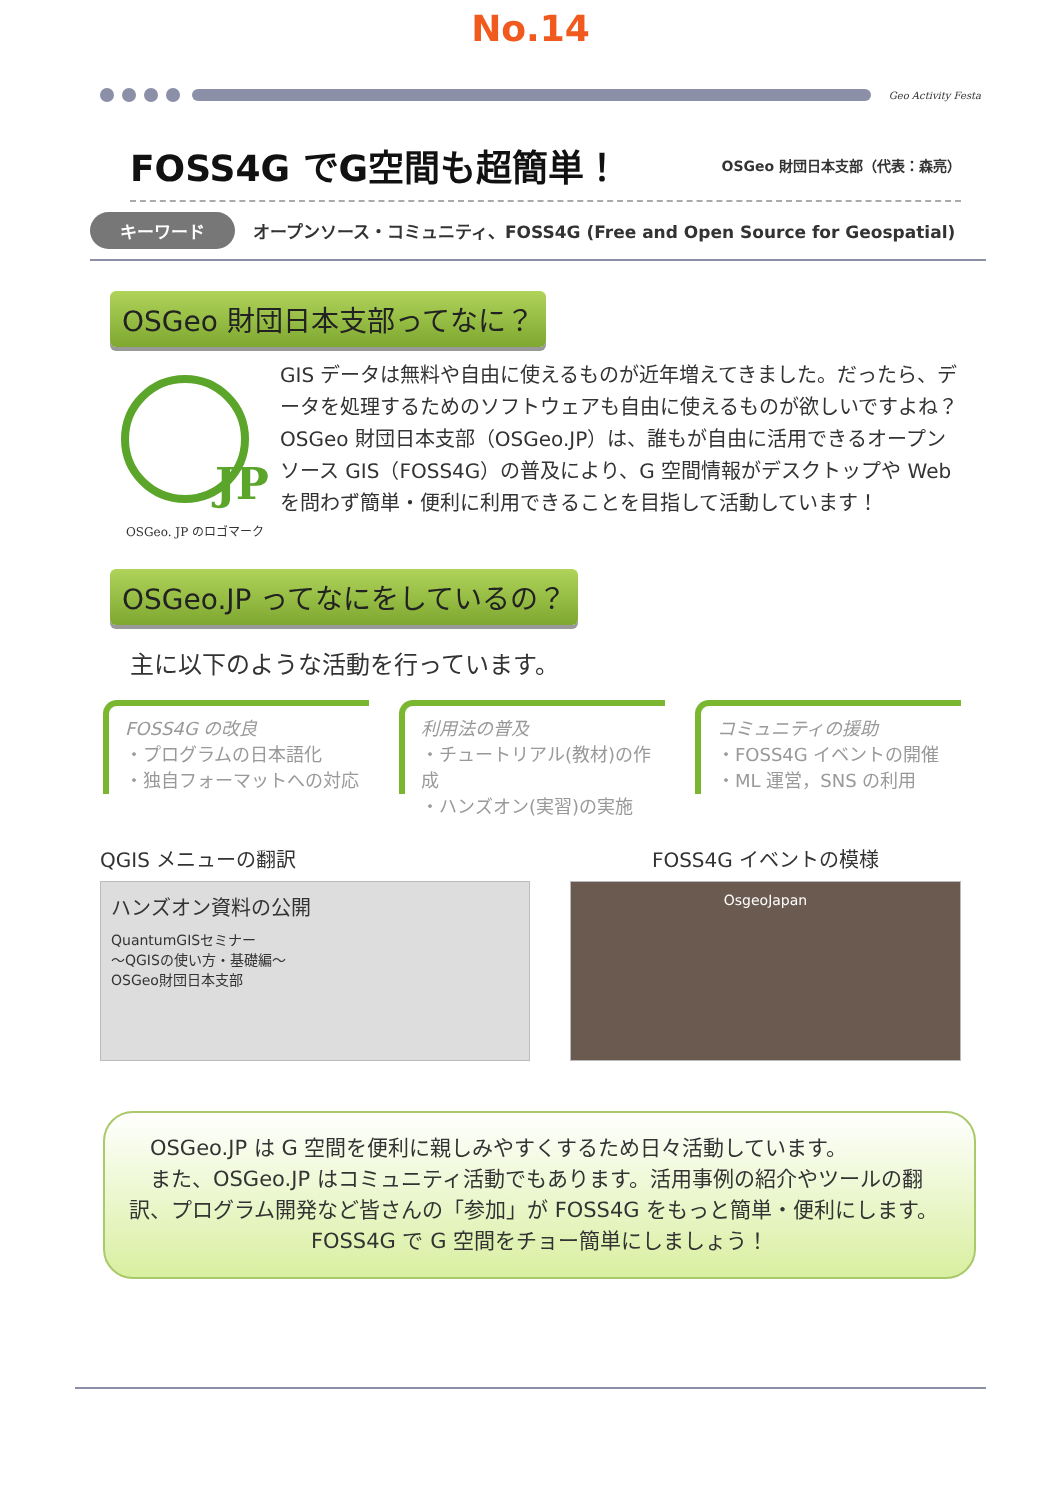No.14
Geo Activity Festa
FOSS4G でG空間も超簡単！
OSGeo 財団日本支部（代表：森亮）
キーワード オープンソース・コミュニティ、FOSS4G (Free and Open Source for Geospatial)
OSGeo 財団日本支部ってなに？
JP
OSGeo. JP のロゴマーク
GIS データは無料や自由に使えるものが近年増えてきました。だったら、データを処理するためのソフトウェアも自由に使えるものが欲しいですよね？ OSGeo 財団日本支部（OSGeo.JP）は、誰もが自由に活用できるオープンソース GIS（FOSS4G）の普及により、G 空間情報がデスクトップや Web を問わず簡単・便利に利用できることを目指して活動しています！
OSGeo.JP ってなにをしているの？
主に以下のような活動を行っています。
FOSS4G の改良
・プログラムの日本語化
・独自フォーマットへの対応
利用法の普及
・チュートリアル(教材)の作成
・ハンズオン(実習)の実施
コミュニティの援助
・FOSS4G イベントの開催
・ML 運営，SNS の利用
QGIS メニューの翻訳
ハンズオン資料の公開
QuantumGISセミナー
～QGISの使い方・基礎編～
OSGeo財団日本支部
FOSS4G イベントの模様
OsgeoJapan
　OSGeo.JP は G 空間を便利に親しみやすくするため日々活動しています。
　また、OSGeo.JP はコミュニティ活動でもあります。活用事例の紹介やツールの翻訳、プログラム開発など皆さんの「参加」が FOSS4G をもっと簡単・便利にします。
FOSS4G で G 空間をチョー簡単にしましょう！